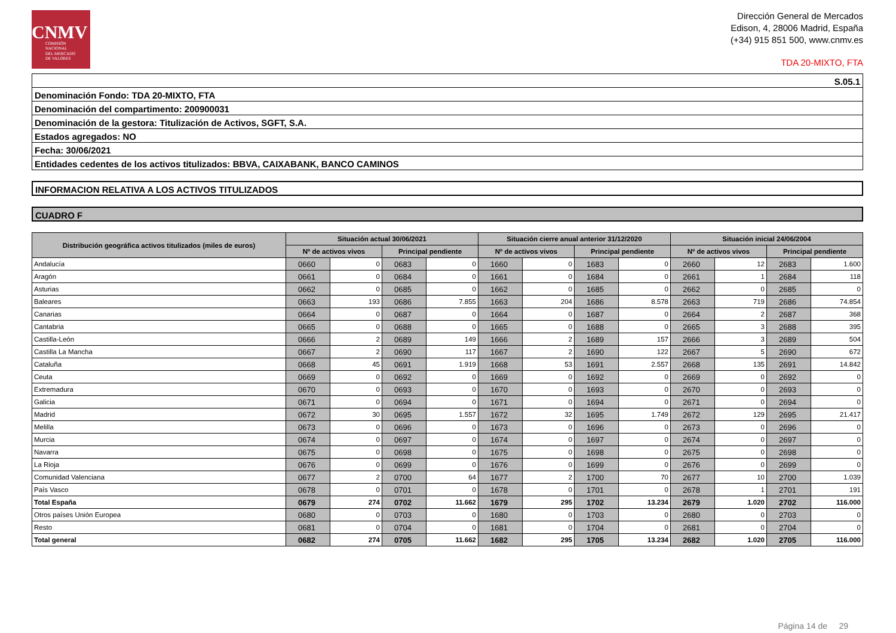CNMV
COMISIÓN
NACIONAL
DEL MERCADO
DE VALORES
Dirección General de Mercados
Edison, 4, 28006 Madrid, España
(+34) 915 851 500, www.cnmv.es
TDA 20-MIXTO, FTA
S.05.1
Denominación Fondo: TDA 20-MIXTO, FTA
Denominación del compartimento: 200900031
Denominación de la gestora: Titulización de Activos, SGFT, S.A.
Estados agregados: NO
Fecha: 30/06/2021
Entidades cedentes de los activos titulizados: BBVA, CAIXABANK, BANCO CAMINOS
INFORMACION RELATIVA A LOS ACTIVOS TITULIZADOS
CUADRO F
| Distribución geográfica activos titulizados (miles de euros) | Situación actual 30/06/2021 | | | | Situación cierre anual anterior 31/12/2020 | | | | Situación inicial 24/06/2004 | | | |
| --- | --- | --- | --- | --- | --- | --- | --- | --- | --- | --- | --- | --- |
| | Nº de activos vivos | | Principal pendiente | | Nº de activos vivos | | Principal pendiente | | Nº de activos vivos | | Principal pendiente | |
| Andalucía | 0660 | 0 | 0683 | 0 | 1660 | 0 | 1683 | 0 | 2660 | 12 | 2683 | 1.600 |
| Aragón | 0661 | 0 | 0684 | 0 | 1661 | 0 | 1684 | 0 | 2661 | 1 | 2684 | 118 |
| Asturias | 0662 | 0 | 0685 | 0 | 1662 | 0 | 1685 | 0 | 2662 | 0 | 2685 | 0 |
| Baleares | 0663 | 193 | 0686 | 7.855 | 1663 | 204 | 1686 | 8.578 | 2663 | 719 | 2686 | 74.854 |
| Canarias | 0664 | 0 | 0687 | 0 | 1664 | 0 | 1687 | 0 | 2664 | 2 | 2687 | 368 |
| Cantabria | 0665 | 0 | 0688 | 0 | 1665 | 0 | 1688 | 0 | 2665 | 3 | 2688 | 395 |
| Castilla-León | 0666 | 2 | 0689 | 149 | 1666 | 2 | 1689 | 157 | 2666 | 3 | 2689 | 504 |
| Castilla La Mancha | 0667 | 2 | 0690 | 117 | 1667 | 2 | 1690 | 122 | 2667 | 5 | 2690 | 672 |
| Cataluña | 0668 | 45 | 0691 | 1.919 | 1668 | 53 | 1691 | 2.557 | 2668 | 135 | 2691 | 14.842 |
| Ceuta | 0669 | 0 | 0692 | 0 | 1669 | 0 | 1692 | 0 | 2669 | 0 | 2692 | 0 |
| Extremadura | 0670 | 0 | 0693 | 0 | 1670 | 0 | 1693 | 0 | 2670 | 0 | 2693 | 0 |
| Galicia | 0671 | 0 | 0694 | 0 | 1671 | 0 | 1694 | 0 | 2671 | 0 | 2694 | 0 |
| Madrid | 0672 | 30 | 0695 | 1.557 | 1672 | 32 | 1695 | 1.749 | 2672 | 129 | 2695 | 21.417 |
| Melilla | 0673 | 0 | 0696 | 0 | 1673 | 0 | 1696 | 0 | 2673 | 0 | 2696 | 0 |
| Murcia | 0674 | 0 | 0697 | 0 | 1674 | 0 | 1697 | 0 | 2674 | 0 | 2697 | 0 |
| Navarra | 0675 | 0 | 0698 | 0 | 1675 | 0 | 1698 | 0 | 2675 | 0 | 2698 | 0 |
| La Rioja | 0676 | 0 | 0699 | 0 | 1676 | 0 | 1699 | 0 | 2676 | 0 | 2699 | 0 |
| Comunidad Valenciana | 0677 | 2 | 0700 | 64 | 1677 | 2 | 1700 | 70 | 2677 | 10 | 2700 | 1.039 |
| País Vasco | 0678 | 0 | 0701 | 0 | 1678 | 0 | 1701 | 0 | 2678 | 1 | 2701 | 191 |
| Total España | 0679 | 274 | 0702 | 11.662 | 1679 | 295 | 1702 | 13.234 | 2679 | 1.020 | 2702 | 116.000 |
| Otros países Unión Europea | 0680 | 0 | 0703 | 0 | 1680 | 0 | 1703 | 0 | 2680 | 0 | 2703 | 0 |
| Resto | 0681 | 0 | 0704 | 0 | 1681 | 0 | 1704 | 0 | 2681 | 0 | 2704 | 0 |
| Total general | 0682 | 274 | 0705 | 11.662 | 1682 | 295 | 1705 | 13.234 | 2682 | 1.020 | 2705 | 116.000 |
Página 14 de 29